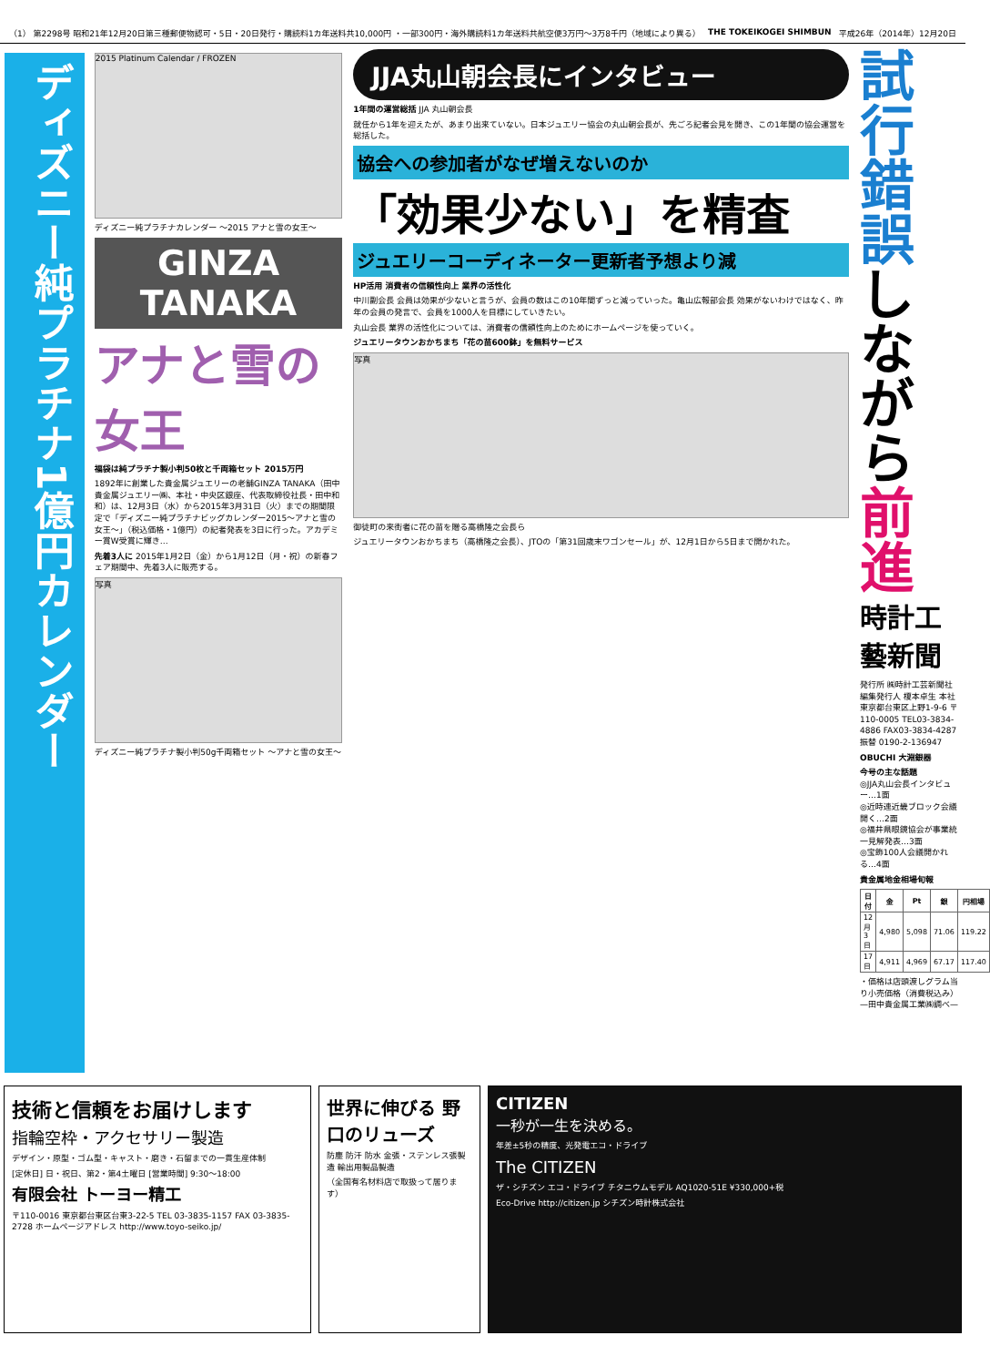（1） 第2298号 昭和21年12月20日第三種郵便物認可・5日・20日発行・購読料1カ年送料共10,000円 ・一部300円・海外購読料1カ年送料共航空便3万円～3万8千円（地域により異る） THE TOKEIKOGEI SHIMBUN 平成26年（2014年）12月20日
ディズニー純プラチナ1億円カレンダー
2015 Platinum Calendar / FROZEN
ディズニー純プラチナカレンダー ～2015 アナと雪の女王～
GINZA TANAKA
アナと雪の女王
福袋は純プラチナ製小判50枚と千両箱セット 2015万円
1892年に創業した貴金属ジュエリーの老舗GINZA TANAKA（田中貴金属ジュエリー㈱、本社・中央区銀座、代表取締役社長・田中和和）は、12月3日（水）から2015年3月31日（火）までの期間限定で「ディズニー純プラチナビッグカレンダー2015～アナと雪の女王～」（税込価格・1億円）の記者発表を3日に行った。アカデミー賞W受賞に輝き…
先着3人に 2015年1月2日（金）から1月12日（月・祝）の新春フェア期間中、先着3人に販売する。
写真
ディズニー純プラチナ製小判50g千両箱セット ～アナと雪の女王～
JJA丸山朝会長にインタビュー
1年間の運営総括 JJA 丸山朝会長
就任から1年を迎えたが、あまり出来ていない。日本ジュエリー協会の丸山朝会長が、先ごろ記者会見を開き、この1年間の協会運営を総括した。
協会への参加者がなぜ増えないのか
「効果少ない」を精査
ジュエリーコーディネーター更新者予想より減
HP活用 消費者の信頼性向上 業界の活性化
中川副会長 会員は効果が少ないと言うが、会員の数はこの10年間ずっと減っていった。亀山広報部会長 効果がないわけではなく、昨年の会員の発言で、会員を1000人を目標にしていきたい。
丸山会長 業界の活性化については、消費者の信頼性向上のためにホームページを使っていく。
ジュエリータウンおかちまち「花の苗600鉢」を無料サービス
写真
御徒町の来街者に花の苗を贈る高橋隆之会長ら
ジュエリータウンおかちまち（高橋隆之会長）、JTOの「第31回歳末ワゴンセール」が、12月1日から5日まで開かれた。
試行錯誤
しながら
前進
時計工藝新聞
発行所 ㈱時計工芸新聞社 編集発行人 榎本卓生 本社 東京都台東区上野1-9-6 〒110-0005 TEL03-3834-4886 FAX03-3834-4287 振替 0190-2-136947
OBUCHI 大淵銀器
今号の主な話題
◎JJA丸山会長インタビュー…1面
◎近時連近畿ブロック会議開く…2面
◎福井県眼鏡協会が事業統一見解発表…3面
◎宝飾100人会議開かれる…4面
貴金属地金相場旬報
| 日付 | 金 | Pt | 銀 | 円相場 |
| --- | --- | --- | --- | --- |
| 12月3日 | 4,980 | 5,098 | 71.06 | 119.22 |
| 17日 | 4,911 | 4,969 | 67.17 | 117.40 |
・価格は店頭渡しグラム当り小売価格（消費税込み） —田中貴金属工業㈱調べ—
技術と信頼をお届けします
指輪空枠・アクセサリー製造
デザイン・原型・ゴム型・キャスト・磨き・石留までの一貫生産体制
[定休日] 日・祝日、第2・第4土曜日 [営業時間] 9:30～18:00
有限会社 トーヨー精工
〒110-0016 東京都台東区台東3-22-5 TEL 03-3835-1157 FAX 03-3835-2728 ホームページアドレス http://www.toyo-seiko.jp/
世界に伸びる 野口のリューズ
防塵 防汗 防水 金張・ステンレス張製造 輸出用製品製造
（全国有名材料店で取扱って居ります）
CITIZEN
一秒が一生を決める。
年差±5秒の精度、光発電エコ・ドライブ
The CITIZEN
ザ・シチズン エコ・ドライブ チタニウムモデル AQ1020-51E ¥330,000+税
Eco-Drive http://citizen.jp シチズン時計株式会社